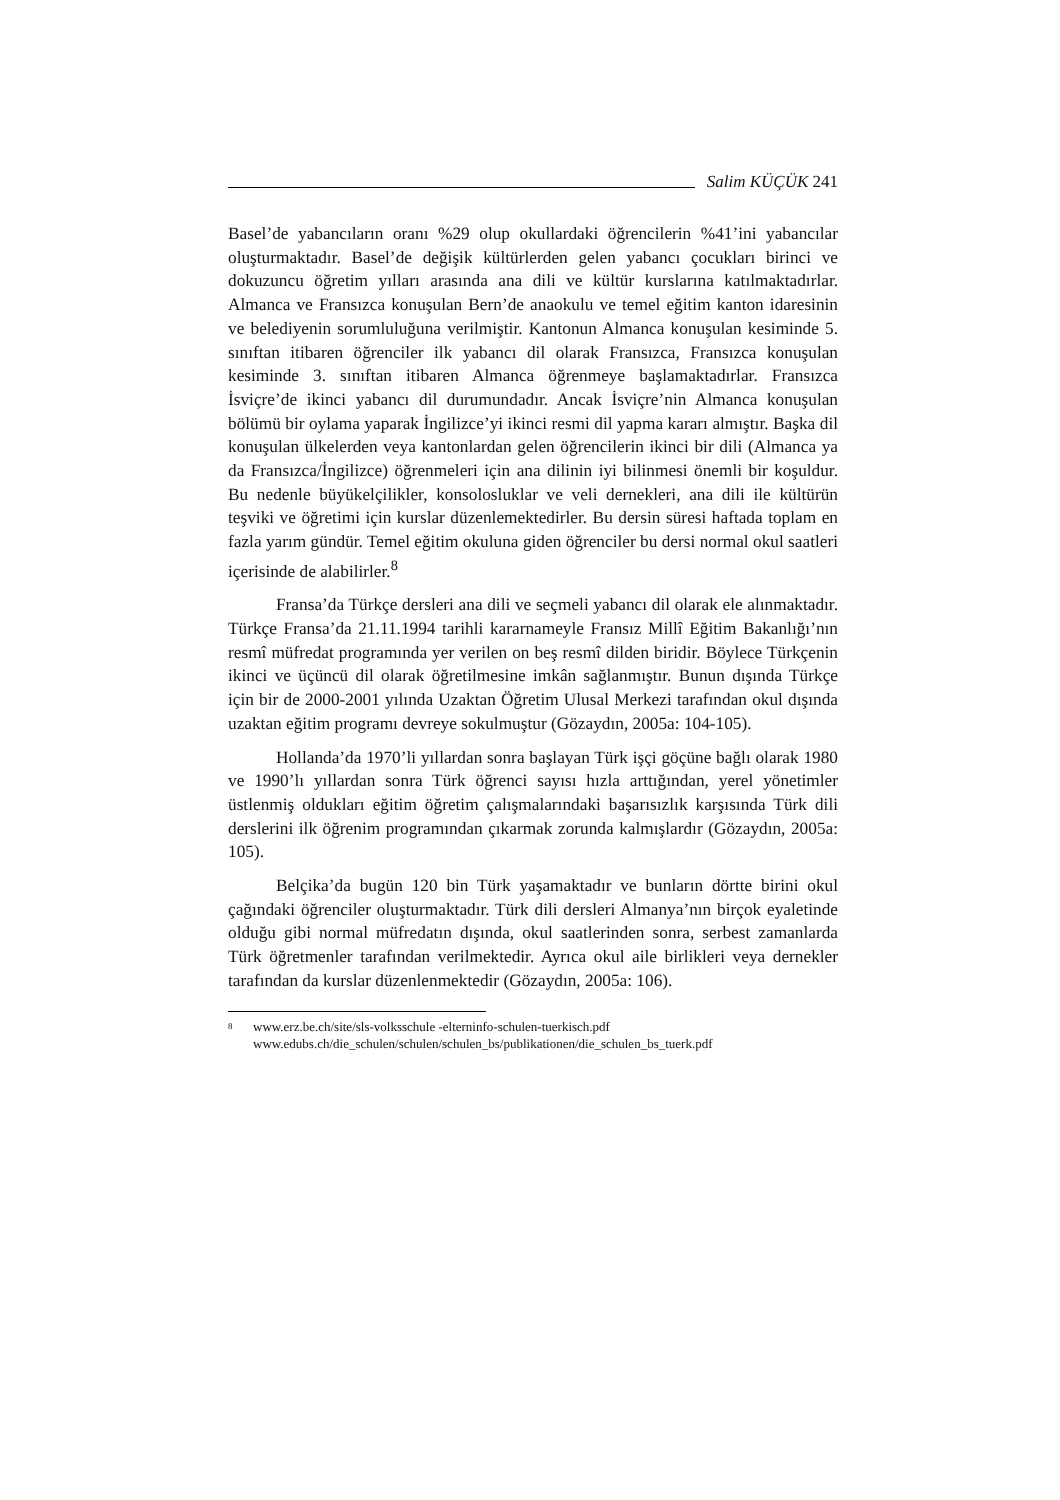Salim KÜÇÜK 241
Basel’de yabancıların oranı %29 olup okullardaki öğrencilerin %41’ini yabancılar oluşturmaktadır. Basel’de değişik kültürlerden gelen yabancı çocukları birinci ve dokuzuncu öğretim yılları arasında ana dili ve kültür kurslarına katılmaktadırlar. Almanca ve Fransızca konuşulan Bern’de anaokulu ve temel eğitim kanton idaresinin ve belediyenin sorumluluğuna verilmiştir. Kantonun Almanca konuşulan kesiminde 5. sınıftan itibaren öğrenciler ilk yabancı dil olarak Fransızca, Fransızca konuşulan kesiminde 3. sınıftan itibaren Almanca öğrenmeye başlamaktadırlar. Fransızca İsviçre’de ikinci yabancı dil durumundadır. Ancak İsviçre’nin Almanca konuşulan bölümü bir oylama yaparak İngilizce’yi ikinci resmi dil yapma kararı almıştır. Başka dil konuşulan ülkelerden veya kantonlardan gelen öğrencilerin ikinci bir dili (Almanca ya da Fransızca/İngilizce) öğrenmeleri için ana dilinin iyi bilinmesi önemli bir koşuldur. Bu nedenle büyükelçilikler, konsolosluklar ve veli dernekleri, ana dili ile kültürün teşviki ve öğretimi için kurslar düzenlemektedirler. Bu dersin süresi haftada toplam en fazla yarım gündür. Temel eğitim okuluna giden öğrenciler bu dersi normal okul saatleri içerisinde de alabilirler.<sup>8</sup>
Fransa’da Türkçe dersleri ana dili ve seçmeli yabancı dil olarak ele alınmaktadır. Türkçe Fransa’da 21.11.1994 tarihli kararnameyle Fransız Millî Eğitim Bakanlığı’nın resmî müfredat programında yer verilen on beş resmî dilden biridir. Böylece Türkçenin ikinci ve üçüncü dil olarak öğretilmesine imkân sağlanmıştır. Bunun dışında Türkçe için bir de 2000-2001 yılında Uzaktan Öğretim Ulusal Merkezi tarafından okul dışında uzaktan eğitim programı devreye sokulmuştur (Gözaydın, 2005a: 104-105).
Hollanda’da 1970’li yıllardan sonra başlayan Türk işçi göçüne bağlı olarak 1980 ve 1990’lı yıllardan sonra Türk öğrenci sayısı hızla arttığından, yerel yönetimler üstlenmiş oldukları eğitim öğretim çalışmalarındaki başarısızlık karşısında Türk dili derslerini ilk öğrenim programından çıkarmak zorunda kalmışlardır (Gözaydın, 2005a: 105).
Belçika’da bugün 120 bin Türk yaşamaktadır ve bunların dörtte birini okul çağındaki öğrenciler oluşturmaktadır. Türk dili dersleri Almanya’nın birçok eyaletinde olduğu gibi normal müfredatın dışında, okul saatlerinden sonra, serbest zamanlarda Türk öğretmenler tarafından verilmektedir. Ayrıca okul aile birlikleri veya dernekler tarafından da kurslar düzenlenmektedir (Gözaydın, 2005a: 106).
<sup>8</sup>
www.erz.be.ch/site/sls-volksschule -elterninfo-schulen-tuerkisch.pdf
www.edubs.ch/die_schulen/schulen/schulen_bs/publikationen/die_schulen_bs_tuerk.pdf